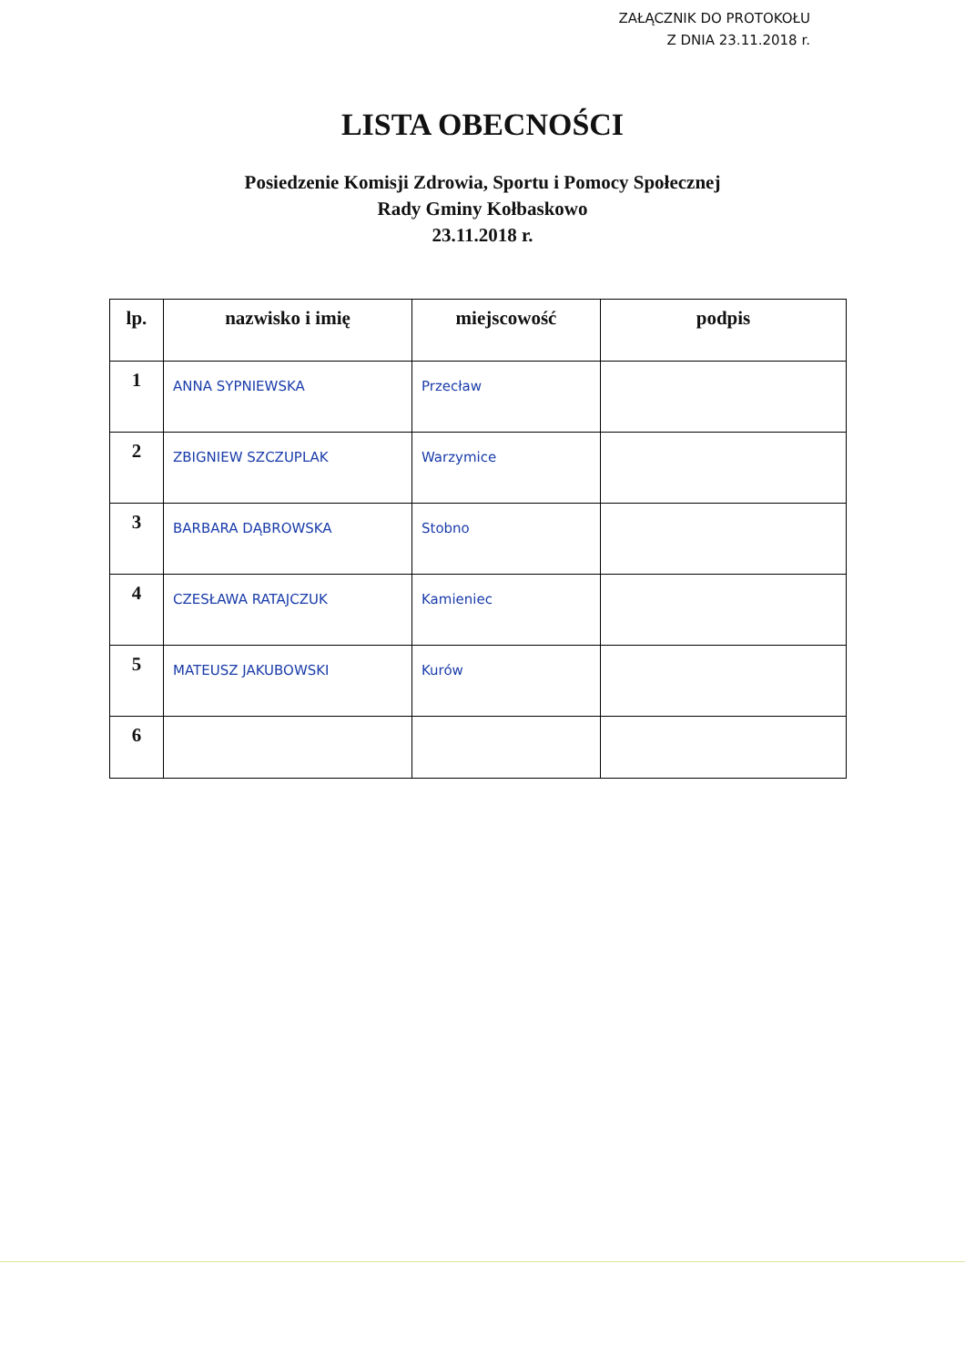ZAŁĄCZNIK DO PROTOKOŁU
Z DNIA 23.11.2018 r.
LISTA OBECNOŚCI
Posiedzenie Komisji Zdrowia, Sportu i Pomocy Społecznej
Rady Gminy Kołbaskowo
23.11.2018 r.
| lp. | nazwisko i imię | miejscowość | podpis |
| --- | --- | --- | --- |
| 1 | ANNA SYPNIEWSKA | Przecław | |
| 2 | ZBIGNIEW SZCZUPLAK | Warzymice | |
| 3 | BARBARA DĄBROWSKA | Stobno | |
| 4 | CZESŁAWA RATAJCZUK | Kamieniec | |
| 5 | MATEUSZ JAKUBOWSKI | Kurów | |
| 6 | | | |